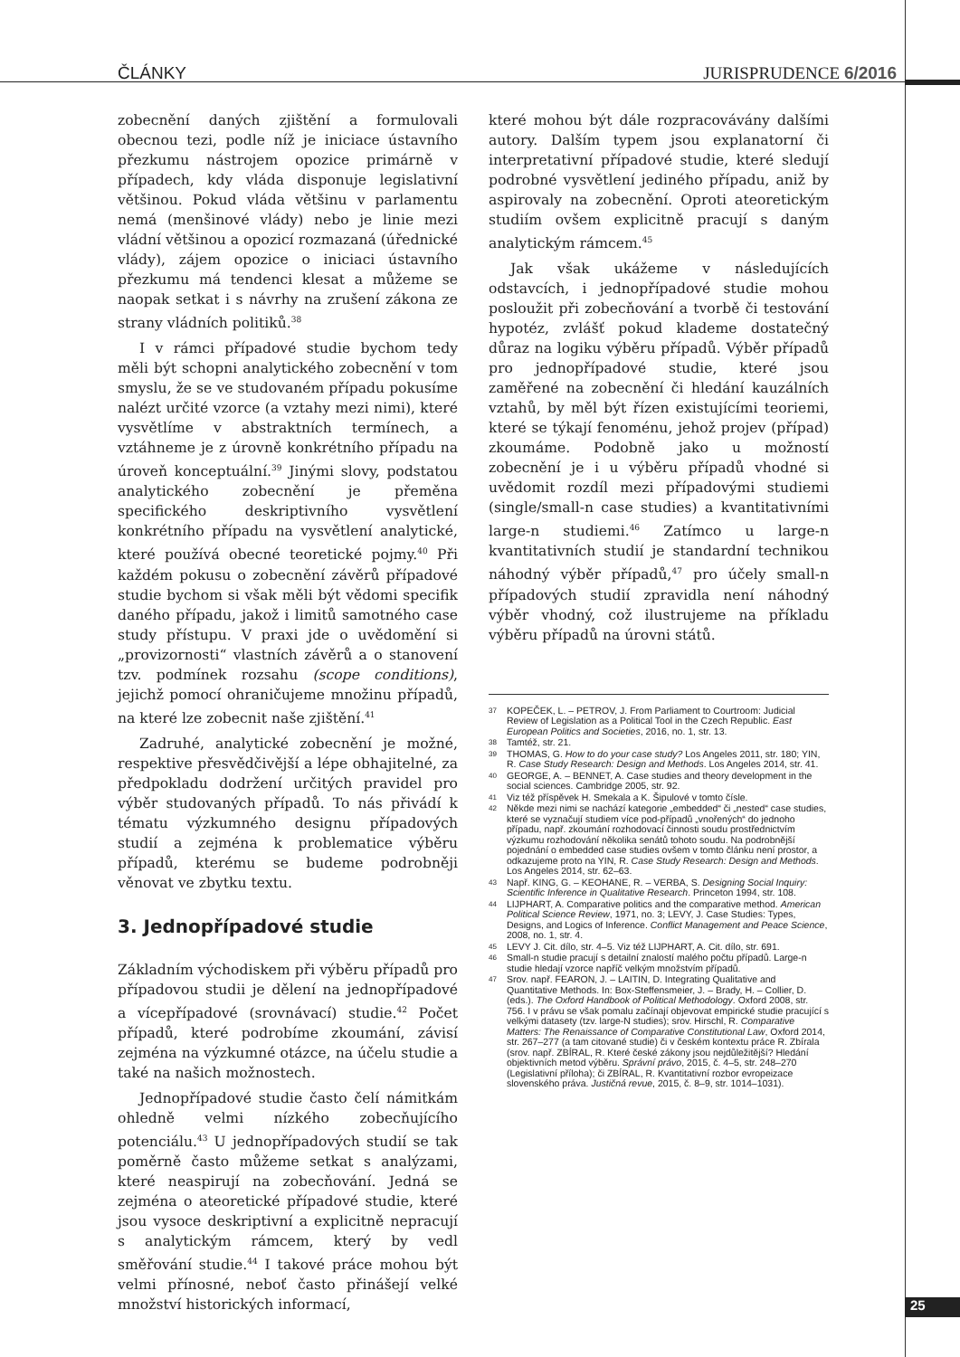ČLÁNKY JURISPRUDENCE 6/2016
zobecnění daných zjištění a formulovali obecnou tezi, podle níž je iniciace ústavního přezkumu nástrojem opozice primárně v případech, kdy vláda disponuje legislativní většinou. Pokud vláda většinu v parlamentu nemá (menšinové vlády) nebo je linie mezi vládní většinou a opozicí rozmazaná (úřednické vlády), zájem opozice o iniciaci ústavního přezkumu má tendenci klesat a můžeme se naopak setkat i s návrhy na zrušení zákona ze strany vládních politiků.<sup>38</sup>
I v rámci případové studie bychom tedy měli být schopni analytického zobecnění v tom smyslu, že se ve studovaném případu pokusíme nalézt určité vzorce (a vztahy mezi nimi), které vysvětlíme v abstraktních termínech, a vztáhneme je z úrovně konkrétního případu na úroveň konceptuální.<sup>39</sup> Jinými slovy, podstatou analytického zobecnění je přeměna specifického deskriptivního vysvětlení konkrétního případu na vysvětlení analytické, které používá obecné teoretické pojmy.<sup>40</sup> Při každém pokusu o zobecnění závěrů případové studie bychom si však měli být vědomi specifik daného případu, jakož i limitů samotného case study přístupu. V praxi jde o uvědomění si „provizornosti“ vlastních závěrů a o stanovení tzv. podmínek rozsahu (scope conditions), jejichž pomocí ohraničujeme množinu případů, na které lze zobecnit naše zjištění.<sup>41</sup>
Zadruhé, analytické zobecnění je možné, respektive přesvědčivější a lépe obhajitelné, za předpokladu dodržení určitých pravidel pro výběr studovaných případů. To nás přivádí k tématu výzkumného designu případových studií a zejména k problematice výběru případů, kterému se budeme podrobněji věnovat ve zbytku textu.
3. Jednopřípadové studie
Základním východiskem při výběru případů pro případovou studii je dělení na jednopřípadové a vícepřípadové (srovnávací) studie.<sup>42</sup> Počet případů, které podrobíme zkoumání, závisí zejména na výzkumné otázce, na účelu studie a také na našich možnostech.
Jednopřípadové studie často čelí námitkám ohledně velmi nízkého zobecňujícího potenciálu.<sup>43</sup> U jednopřípadových studií se tak poměrně často můžeme setkat s analýzami, které neaspirují na zobecňování. Jedná se zejména o ateoretické případové studie, které jsou vysoce deskriptivní a explicitně nepracují s analytickým rámcem, který by vedl směřování studie.<sup>44</sup> I takové práce mohou být velmi přínosné, neboť často přinášejí velké množství historických informací,
které mohou být dále rozpracovávány dalšími autory. Dalším typem jsou explanatorní či interpretativní případové studie, které sledují podrobné vysvětlení jediného případu, aniž by aspirovaly na zobecnění. Oproti ateoretickým studiím ovšem explicitně pracují s daným analytickým rámcem.<sup>45</sup>
Jak však ukážeme v následujících odstavcích, i jednopřípadové studie mohou posloužit při zobecňování a tvorbě či testování hypotéz, zvlášť pokud klademe dostatečný důraz na logiku výběru případů. Výběr případů pro jednopřípadové studie, které jsou zaměřené na zobecnění či hledání kauzálních vztahů, by měl být řízen existujícími teoriemi, které se týkají fenoménu, jehož projev (případ) zkoumáme. Podobně jako u možností zobecnění je i u výběru případů vhodné si uvědomit rozdíl mezi případovými studiemi (single/small-n case studies) a kvantitativními large-n studiemi.<sup>46</sup> Zatímco u large-n kvantitativních studií je standardní technikou náhodný výběr případů,<sup>47</sup> pro účely small-n případových studií zpravidla není náhodný výběr vhodný, což ilustrujeme na příkladu výběru případů na úrovni států.
37 KOPEČEK, L. – PETROV, J. From Parliament to Courtroom: Judicial Review of Legislation as a Political Tool in the Czech Republic. East European Politics and Societies, 2016, no. 1, str. 13.
38 Tamtéž, str. 21.
39 THOMAS, G. How to do your case study? Los Angeles 2011, str. 180; YIN, R. Case Study Research: Design and Methods. Los Angeles 2014, str. 41.
40 GEORGE, A. – BENNET, A. Case studies and theory development in the social sciences. Cambridge 2005, str. 92.
41 Viz též příspěvek H. Smekala a K. Šipulové v tomto čísle.
42 Někde mezi nimi se nachází kategorie „embedded“ či „nested“ case studies, které se vyznačují studiem více pod-případů „vnořených“ do jednoho případu, např. zkoumání rozhodovací činnosti soudu prostřednictvím výzkumu rozhodování několika senátů tohoto soudu. Na podrobnější pojednání o embedded case studies ovšem v tomto článku není prostor, a odkazujeme proto na YIN, R. Case Study Research: Design and Methods. Los Angeles 2014, str. 62–63.
43 Např. KING, G. – KEOHANE, R. – VERBA, S. Designing Social Inquiry: Scientific Inference in Qualitative Research. Princeton 1994, str. 108.
44 LIJPHART, A. Comparative politics and the comparative method. American Political Science Review, 1971, no. 3; LEVY, J. Case Studies: Types, Designs, and Logics of Inference. Conflict Management and Peace Science, 2008, no. 1, str. 4.
45 LEVY J. Cit. dílo, str. 4–5. Viz též LIJPHART, A. Cit. dílo, str. 691.
46 Small-n studie pracují s detailní znalostí malého počtu případů. Large-n studie hledají vzorce napříč velkým množstvím případů.
47 Srov. např. FEARON, J. – LAITIN, D. Integrating Qualitative and Quantitative Methods. In: Box-Steffensmeier, J. – Brady, H. – Collier, D. (eds.). The Oxford Handbook of Political Methodology. Oxford 2008, str. 756. I v právu se však pomalu začínají objevovat empirické studie pracující s velkými datasety (tzv. large-N studies); srov. Hirschl, R. Comparative Matters: The Renaissance of Comparative Constitutional Law, Oxford 2014, str. 267–277 (a tam citované studie) či v českém kontextu práce R. Zbírala (srov. např. ZBÍRAL, R. Které české zákony jsou nejdůležitější? Hledání objektivních metod výběru. Správní právo, 2015, č. 4–5, str. 248–270 (Legislativní příloha); či ZBÍRAL, R. Kvantitativní rozbor evropeizace slovenského práva. Justičná revue, 2015, č. 8–9, str. 1014–1031).
25